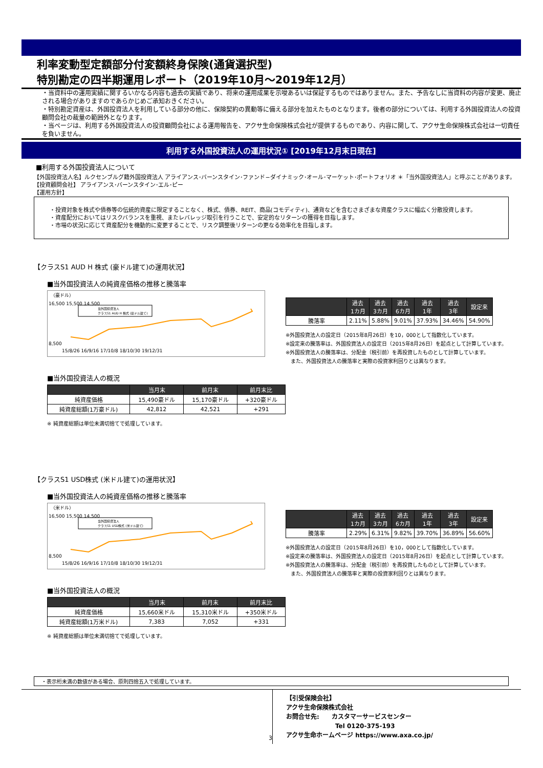利率変動型定額部分付変額終身保険(通貨選択型)
特別勘定の四半期運用レポート（2019年10月～2019年12月）
・当資料中の運用実績に関するいかなる内容も過去の実績であり、将来の運用成果を示唆あるいは保証するものではありません。また、予告なしに当資料の内容が変更、廃止される場合がありますのであらかじめご承知おきください。
・特別勘定資産は、外国投資法人を利用している部分の他に、保険契約の異動等に備える部分を加えたものとなります。後者の部分については、利用する外国投資法人の投資顧問会社の裁量の範囲外となります。
・当ページは、利用する外国投資法人の投資顧問会社による運用報告を、アクサ生命保険株式会社が提供するものであり、内容に関して、アクサ生命保険株式会社は一切責任を負いません。
利用する外国投資法人の運用状況① [2019年12月末日現在]
■利用する外国投資法人について
【外国投資法人名】ルクセンブルグ籍外国投資法人 アライアンス･バーンスタイン･ファンド−ダイナミック･オール･マーケット･ポートフォリオ ＊「当外国投資法人」と呼ぶことがあります。
【投資顧問会社】 アライアンス･バーンスタイン･エル･ピー
【運用方針】
・投資対象を株式や債券等の伝統的資産に限定することなく、株式、債券、REIT、商品(コモディティ)、通貨などを含むさまざまな資産クラスに幅広く分散投資します。
・資産配分においてはリスクバランスを重視、またレバレッジ取引を行うことで、安定的なリターンの獲得を目指します。
・市場の状況に応じて資産配分を機動的に変更することで、リスク調整後リターンの更なる効率化を目指します。
【クラスS1 AUD H 株式 (豪ドル建て)の運用状況】
■当外国投資法人の純資産価格の推移と騰落率
（豪ドル）
16,500 15,500 14,500
8,500
当外国投資法人
クラスS1 AUD H 株式 (豪ドル建て)
15/8/26 16/9/16 17/10/8 18/10/30 19/12/31
| | 過去 1カ月 | 過去 3カ月 | 過去 6カ月 | 過去 1年 | 過去 3年 | 設定来 |
| --- | --- | --- | --- | --- | --- | --- |
| 騰落率 | 2.11% | 5.88% | 9.01% | 37.93% | 34.46% | 54.90% |
※外国投資法人の設定日（2015年8月26日）を10，000として指数化しています。
※設定来の騰落率は、外国投資法人の設定日（2015年8月26日）を起点として計算しています。
※外国投資法人の騰落率は、分配金（税引前）を再投資したものとして計算しています。
　また、外国投資法人の騰落率と実際の投資家利回りとは異なります。
■当外国投資法人の概況
| | 当月末 | 前月末 | 前月末比 |
| --- | --- | --- | --- |
| 純資産価格 | 15,490豪ドル | 15,170豪ドル | +320豪ドル |
| 純資産総額(1万豪ドル) | 42,812 | 42,521 | +291 |
※ 純資産総額は単位未満切捨てで処理しています。
【クラスS1 USD株式 (米ドル建て)の運用状況】
■当外国投資法人の純資産価格の推移と騰落率
（米ドル）
16,500 15,500 14,500
8,500
当外国投資法人
クラスS1 USD株式 (米ドル建て)
15/8/26 16/9/16 17/10/8 18/10/30 19/12/31
| | 過去 1カ月 | 過去 3カ月 | 過去 6カ月 | 過去 1年 | 過去 3年 | 設定来 |
| --- | --- | --- | --- | --- | --- | --- |
| 騰落率 | 2.29% | 6.31% | 9.82% | 39.70% | 36.89% | 56.60% |
※外国投資法人の設定日（2015年8月26日）を10，000として指数化しています。
※設定来の騰落率は、外国投資法人の設定日（2015年8月26日）を起点として計算しています。
※外国投資法人の騰落率は、分配金（税引前）を再投資したものとして計算しています。
　また、外国投資法人の騰落率と実際の投資家利回りとは異なります。
■当外国投資法人の概況
| | 当月末 | 前月末 | 前月末比 |
| --- | --- | --- | --- |
| 純資産価格 | 15,660米ドル | 15,310米ドル | +350米ドル |
| 純資産総額(1万米ドル) | 7,383 | 7,052 | +331 |
※ 純資産総額は単位未満切捨てで処理しています。
・表示桁未満の数値がある場合、原則四捨五入で処理しています。
3
【引受保険会社】
アクサ生命保険株式会社
お問合せ先:　　カスタマーサービスセンター
　　　　　　　　Tel 0120-375-193
アクサ生命ホームページ https://www.axa.co.jp/